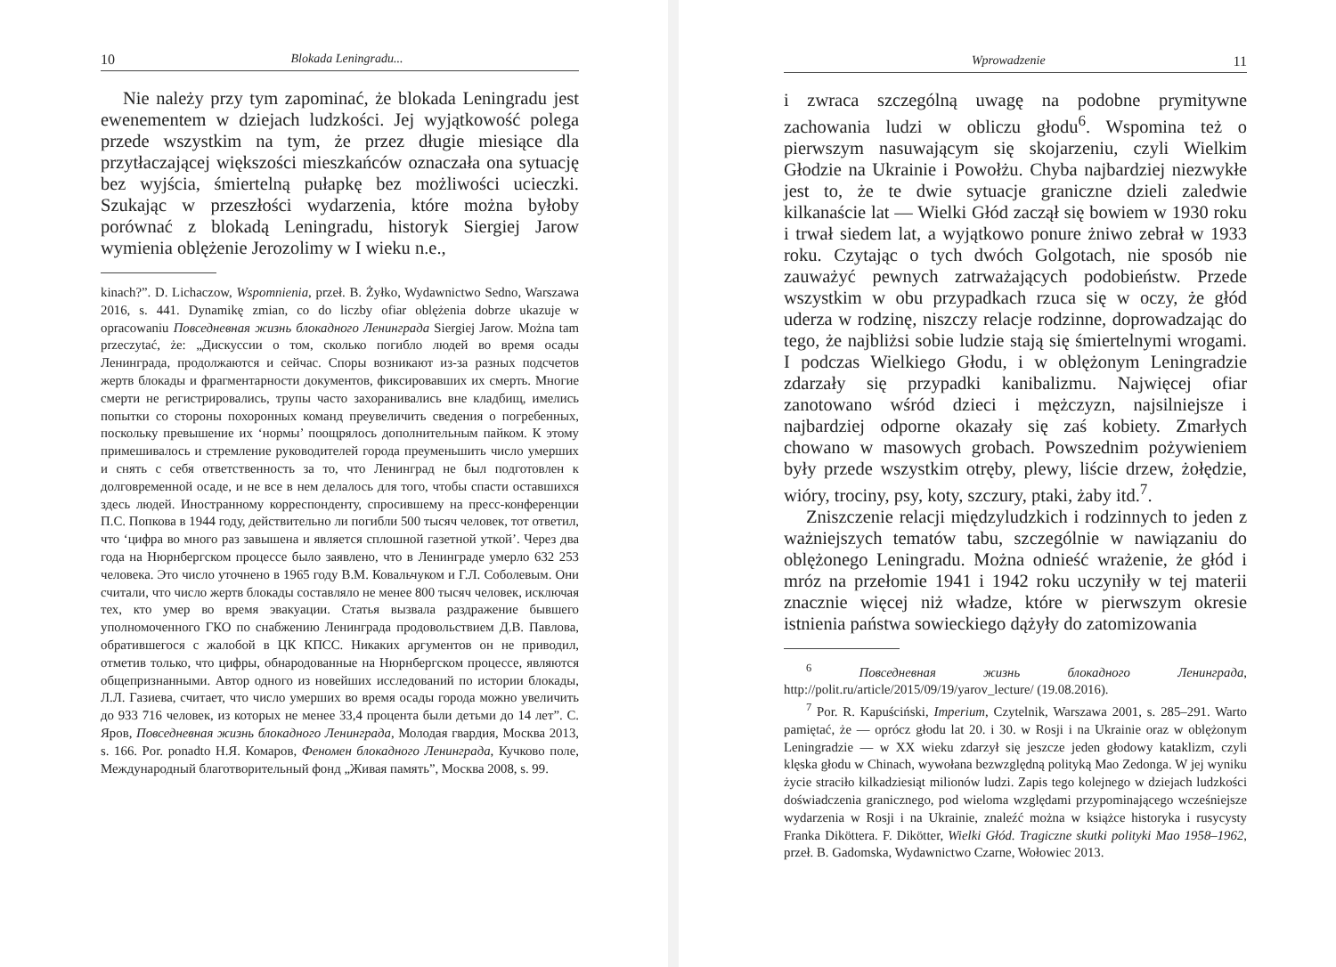10 Blokada Leningradu...
Nie należy przy tym zapominać, że blokada Leningradu jest ewenementem w dziejach ludzkości. Jej wyjątkowość polega przede wszystkim na tym, że przez długie miesiące dla przytłaczającej większości mieszkańców oznaczała ona sytuację bez wyjścia, śmiertelną pułapkę bez możliwości ucieczki. Szukając w przeszłości wydarzenia, które można byłoby porównać z blokadą Leningradu, historyk Siergiej Jarow wymienia oblężenie Jerozolimy w I wieku n.e.,
kinach?”. D. Lichaczow, Wspomnienia, przeł. B. Żyłko, Wydawnictwo Sedno, Warszawa 2016, s. 441. Dynamikę zmian, co do liczby ofiar oblężenia dobrze ukazuje w opracowaniu Повседневная жизнь блокадного Ленинграда Siergiej Jarow. Można tam przeczytać, że: „Дискуссии о том, сколько погибло людей во время осады Ленинграда, продолжаются и сейчас. Споры возникают из-за разных подсчетов жертв блокады и фрагментарности документов, фиксировавших их смерть. Многие смерти не регистрировались, трупы часто захоранивались вне кладбищ, имелись попытки со стороны похоронных команд преувеличить сведения о погребенных, поскольку превышение их ‘нормы’ поощрялось дополнительным пайком. К этому примешивалось и стремление руководителей города преуменьшить число умерших и снять с себя ответственность за то, что Ленинград не был подготовлен к долговременной осаде, и не все в нем делалось для того, чтобы спасти оставшихся здесь людей. Иностранному корреспонденту, спросившему на пресс-конференции П.С. Попкова в 1944 году, действительно ли погибли 500 тысяч человек, тот ответил, что ‘цифра во много раз завышена и является сплошной газетной уткой’. Через два года на Нюрнбергском процессе было заявлено, что в Ленинграде умерло 632 253 человека. Это число уточнено в 1965 году В.М. Ковальчуком и Г.Л. Соболевым. Они считали, что число жертв блокады составляло не менее 800 тысяч человек, исключая тех, кто умер во время эвакуации. Статья вызвала раздражение бывшего уполномоченного ГКО по снабжению Ленинграда продовольствием Д.В. Павлова, обратившегося с жалобой в ЦК КПСС. Никаких аргументов он не приводил, отметив только, что цифры, обнародованные на Нюрнбергском процессе, являются общепризнанными. Автор одного из новейших исследований по истории блокады, Л.Л. Газиева, считает, что число умерших во время осады города можно увеличить до 933 716 человек, из которых не менее 33,4 процента были детьми до 14 лет”. С. Яров, Повседневная жизнь блокадного Ленинграда, Молодая гвардия, Москва 2013, s. 166. Por. ponadto Н.Я. Комаров, Феномен блокадного Ленинграда, Кучково поле, Международный благотворительный фонд „Живая память”, Москва 2008, s. 99.
Wprowadzenie 11
i zwraca szczególną uwagę na podobne prymitywne zachowania ludzi w obliczu głodu<sup>6</sup>. Wspomina też o pierwszym nasuwającym się skojarzeniu, czyli Wielkim Głodzie na Ukrainie i Powołżu. Chyba najbardziej niezwykłe jest to, że te dwie sytuacje graniczne dzieli zaledwie kilkanaście lat — Wielki Głód zaczął się bowiem w 1930 roku i trwał siedem lat, a wyjątkowo ponure żniwo zebrał w 1933 roku. Czytając o tych dwóch Golgotach, nie sposób nie zauważyć pewnych zatrważających podobieństw. Przede wszystkim w obu przypadkach rzuca się w oczy, że głód uderza w rodzinę, niszczy relacje rodzinne, doprowadzając do tego, że najbliżsi sobie ludzie stają się śmiertelnymi wrogami. I podczas Wielkiego Głodu, i w oblężonym Leningradzie zdarzały się przypadki kanibalizmu. Najwięcej ofiar zanotowano wśród dzieci i mężczyzn, najsilniejsze i najbardziej odporne okazały się zaś kobiety. Zmarłych chowano w masowych grobach. Powszednim pożywieniem były przede wszystkim otręby, plewy, liście drzew, żołędzie, wióry, trociny, psy, koty, szczury, ptaki, żaby itd.<sup>7</sup>.
Zniszczenie relacji międzyludzkich i rodzinnych to jeden z ważniejszych tematów tabu, szczególnie w nawiązaniu do oblężonego Leningradu. Można odnieść wrażenie, że głód i mróz na przełomie 1941 i 1942 roku uczyniły w tej materii znacznie więcej niż władze, które w pierwszym okresie istnienia państwa sowieckiego dążyły do zatomizowania
<sup>6</sup> Повседневная жизнь блокадного Ленинграда, http://polit.ru/article/2015/09/19/yarov_lecture/ (19.08.2016).
<sup>7</sup> Por. R. Kapuściński, Imperium, Czytelnik, Warszawa 2001, s. 285–291. Warto pamiętać, że — oprócz głodu lat 20. i 30. w Rosji i na Ukrainie oraz w oblężonym Leningradzie — w XX wieku zdarzył się jeszcze jeden głodowy kataklizm, czyli klęska głodu w Chinach, wywołana bezwzględną polityką Mao Zedonga. W jej wyniku życie straciło kilkadziesiąt milionów ludzi. Zapis tego kolejnego w dziejach ludzkości doświadczenia granicznego, pod wieloma względami przypominającego wcześniejsze wydarzenia w Rosji i na Ukrainie, znaleźć można w książce historyka i rusycysty Franka Diköttera. F. Dikötter, Wielki Głód. Tragiczne skutki polityki Mao 1958–1962, przeł. B. Gadomska, Wydawnictwo Czarne, Wołowiec 2013.